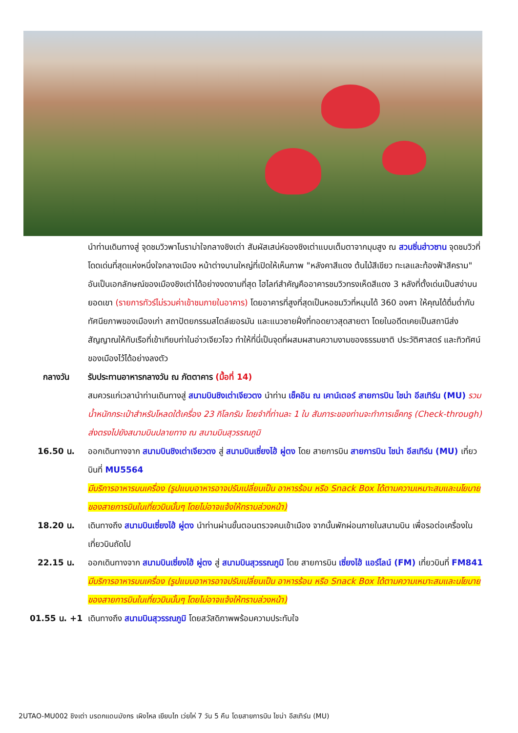นำท่านเดินทางสู่ จุดชมวิวพาโนราม่าใจกลางชิงเต่า สัมผัสเสน่ห์ของชิงเต่าแบบเต็มตาจากมุมสูง ณ สวนซิ่นฮ่าวซาน จุดชมวิวที่โดดเด่นที่สุดแห่งหนึ่งใจกลางเมือง หน้าต่างบานใหญ่ที่เปิดให้เห็นภาพ "หลังคาสีแดง ต้นไม้สีเขียว ทะเลและท้องฟ้าสีคราม" อันเป็นเอกลักษณ์ของเมืองชิงเต่าได้อย่างงดงามที่สุด ไฮไลท์สำคัญคืออาคารชมวิวทรงเห็ดสีแดง 3 หลังที่ตั้งเด่นเป็นสง่าบนยอดเขา (รายการทัวร์ไม่รวมค่าเข้าชมภายในอาคาร) โดยอาคารที่สูงที่สุดเป็นหอชมวิวที่หมุนได้ 360 องศา ให้คุณได้ดื่มด่ำกับทัศนียภาพของเมืองเก่า สถาปัตยกรรมสไตล์เยอรมัน และแนวชายฝั่งที่ทอดยาวสุดสายตา โดยในอดีตเคยเป็นสถานีส่งสัญญาณให้กับเรือที่เข้าเทียบท่าในอ่าวเจียวโจว ทำให้ที่นี่เป็นจุดที่ผสมผสานความงามของธรรมชาติ ประวัติศาสตร์ และทิวทัศน์ของเมืองไว้ได้อย่างลงตัว
กลางวัน รับประทานอาหารกลางวัน ณ ภัตตาคาร (มื้อที่ 14)
สมควรแก่เวลานำท่านเดินทางสู่ สนามบินชิงเต่าเจียวตง นำท่าน เช็คอิน ณ เคาน์เตอร์ สายการบิน ไชน่า อีสเทิร์น (MU) รวมน้ำหนักกระเป๋าสำหรับโหลดใต้เครื่อง 23 กิโลกรัม โดยจำที่ท่านละ 1 ใบ สัมภาระของท่านจะทำการเช็คทรู (Check-through) ส่งตรงไปยังสนามบินปลายทาง ณ สนามบินสุวรรณภูมิ
16.50 น. ออกเดินทางจาก สนามบินชิงเต่าเจียวตง สู่ สนามบินเซี่ยงไฮ้ ผู่ตง โดย สายการบิน สายการบิน ไชน่า อีสเทิร์น (MU) เที่ยวบินที่ MU5564
มีบริการอาหารบนเครื่อง (รูปแบบอาหารอาจปรับเปลี่ยนเป็น อาหารร้อน หรือ Snack Box ได้ตามความเหมาะสมและนโยบายของสายการบินในเที่ยวบินนั้นๆ โดยไม่อาจแจ้งให้ทราบล่วงหน้า)
18.20 น. เดินทางถึง สนามบินเซี่ยงไฮ้ ผู่ตง นำท่านผ่านขั้นตอนตรวจคนเข้าเมือง จากนั้นพักผ่อนภายในสนามบิน เพื่อรอต่อเครื่องในเที่ยวบินถัดไป
22.15 น. ออกเดินทางจาก สนามบินเซี่ยงไฮ้ ผู่ตง สู่ สนามบินสุวรรณภูมิ โดย สายการบิน เซี่ยงไฮ้ แอร์ไลน์ (FM) เที่ยวบินที่ FM841
มีบริการอาหารบนเครื่อง (รูปแบบอาหารอาจปรับเปลี่ยนเป็น อาหารร้อน หรือ Snack Box ได้ตามความเหมาะสมและนโยบายของสายการบินในเที่ยวบินนั้นๆ โดยไม่อาจแจ้งให้ทราบล่วงหน้า)
01.55 น. +1 เดินทางถึง สนามบินสุวรรณภูมิ โดยสวัสดิภาพพร้อมความประทับใจ
2UTAO-MU002 ชิงเต่า มรดกแดนมังกร เผิงไหล เยียนไถ เว่ยไห่ 7 วัน 5 คืน โดยสายการบิน ไชน่า อีสเทิร์น (MU)